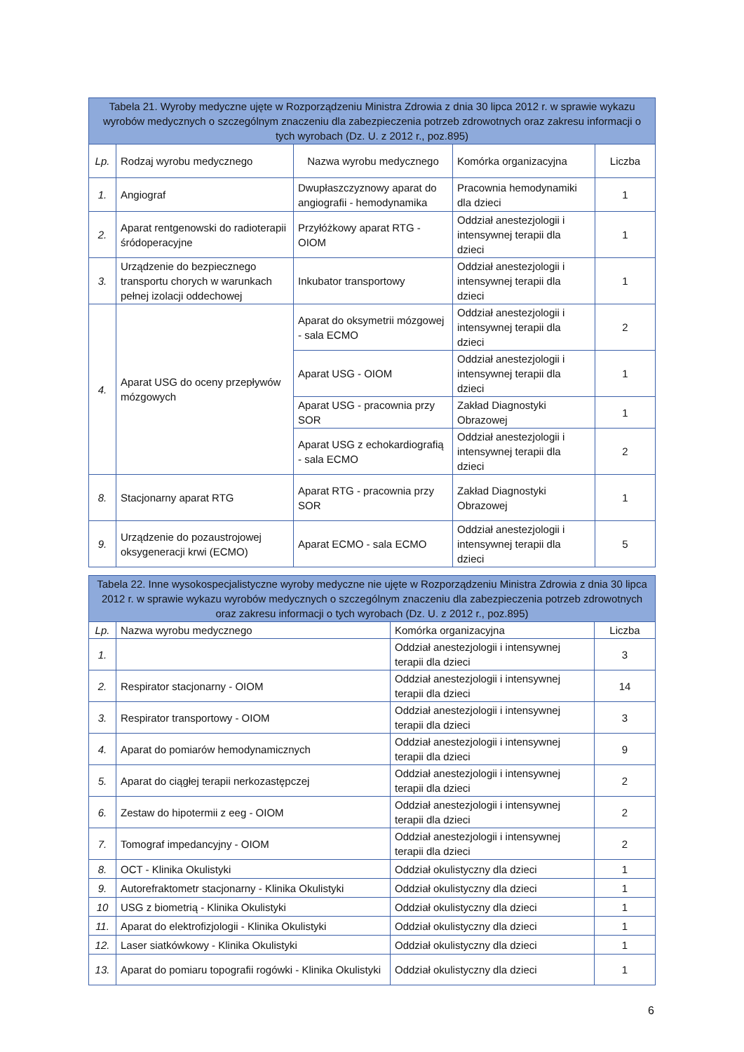| Tabela 21. Wyroby medyczne ujęte w Rozporządzeniu Ministra Zdrowia z dnia 30 lipca 2012 r. w sprawie wykazu wyrobów medycznych o szczególnym znaczeniu dla zabezpieczenia potrzeb zdrowotnych oraz zakresu informacji o tych wyrobach (Dz. U. z 2012 r., poz.895) | | | | |
| --- | --- | --- | --- | --- |
| Lp. | Rodzaj wyrobu medycznego | Nazwa wyrobu medycznego | Komórka organizacyjna | Liczba |
| 1. | Angiograf | Dwupłaszczyznowy aparat do angiografii - hemodynamika | Pracownia hemodynamiki dla dzieci | 1 |
| 2. | Aparat rentgenowski do radioterapii śródoperacyjne | Przyłóżkowy aparat RTG - OIOM | Oddział anestezjologii i intensywnej terapii dla dzieci | 1 |
| 3. | Urządzenie do bezpiecznego transportu chorych w warunkach pełnej izolacji oddechowej | Inkubator transportowy | Oddział anestezjologii i intensywnej terapii dla dzieci | 1 |
| 4. | Aparat USG do oceny przepływów mózgowych | Aparat do oksymetrii mózgowej - sala ECMO | Oddział anestezjologii i intensywnej terapii dla dzieci | 2 |
| | | Aparat USG - OIOM | Oddział anestezjologii i intensywnej terapii dla dzieci | 1 |
| | | Aparat USG - pracownia przy SOR | Zakład Diagnostyki Obrazowej | 1 |
| | | Aparat USG z echokardiografią - sala ECMO | Oddział anestezjologii i intensywnej terapii dla dzieci | 2 |
| 8. | Stacjonarny aparat RTG | Aparat RTG - pracownia przy SOR | Zakład Diagnostyki Obrazowej | 1 |
| 9. | Urządzenie do pozaustrojowej oksygeneracji krwi (ECMO) | Aparat ECMO - sala ECMO | Oddział anestezjologii i intensywnej terapii dla dzieci | 5 |
| Tabela 22. Inne wysokospecjalistyczne wyroby medyczne nie ujęte w Rozporządzeniu Ministra Zdrowia z dnia 30 lipca 2012 r. w sprawie wykazu wyrobów medycznych o szczególnym znaczeniu dla zabezpieczenia potrzeb zdrowotnych oraz zakresu informacji o tych wyrobach (Dz. U. z 2012 r., poz.895) | | | |
| --- | --- | --- | --- |
| Lp. | Nazwa wyrobu medycznego | Komórka organizacyjna | Liczba |
| 1. | | Oddział anestezjologii i intensywnej terapii dla dzieci | 3 |
| 2. | Respirator stacjonarny - OIOM | Oddział anestezjologii i intensywnej terapii dla dzieci | 14 |
| 3. | Respirator transportowy - OIOM | Oddział anestezjologii i intensywnej terapii dla dzieci | 3 |
| 4. | Aparat do pomiarów hemodynamicznych | Oddział anestezjologii i intensywnej terapii dla dzieci | 9 |
| 5. | Aparat do ciągłej terapii nerkozastępczej | Oddział anestezjologii i intensywnej terapii dla dzieci | 2 |
| 6. | Zestaw do hipotermii z eeg - OIOM | Oddział anestezjologii i intensywnej terapii dla dzieci | 2 |
| 7. | Tomograf impedancyjny - OIOM | Oddział anestezjologii i intensywnej terapii dla dzieci | 2 |
| 8. | OCT - Klinika Okulistyki | Oddział okulistyczny dla dzieci | 1 |
| 9. | Autorefraktometr stacjonarny - Klinika Okulistyki | Oddział okulistyczny dla dzieci | 1 |
| 10 | USG z biometrią - Klinika Okulistyki | Oddział okulistyczny dla dzieci | 1 |
| 11. | Aparat do elektrofizjologii - Klinika Okulistyki | Oddział okulistyczny dla dzieci | 1 |
| 12. | Laser siatkówkowy - Klinika Okulistyki | Oddział okulistyczny dla dzieci | 1 |
| 13. | Aparat do pomiaru topografii rogówki - Klinika Okulistyki | Oddział okulistyczny dla dzieci | 1 |
6